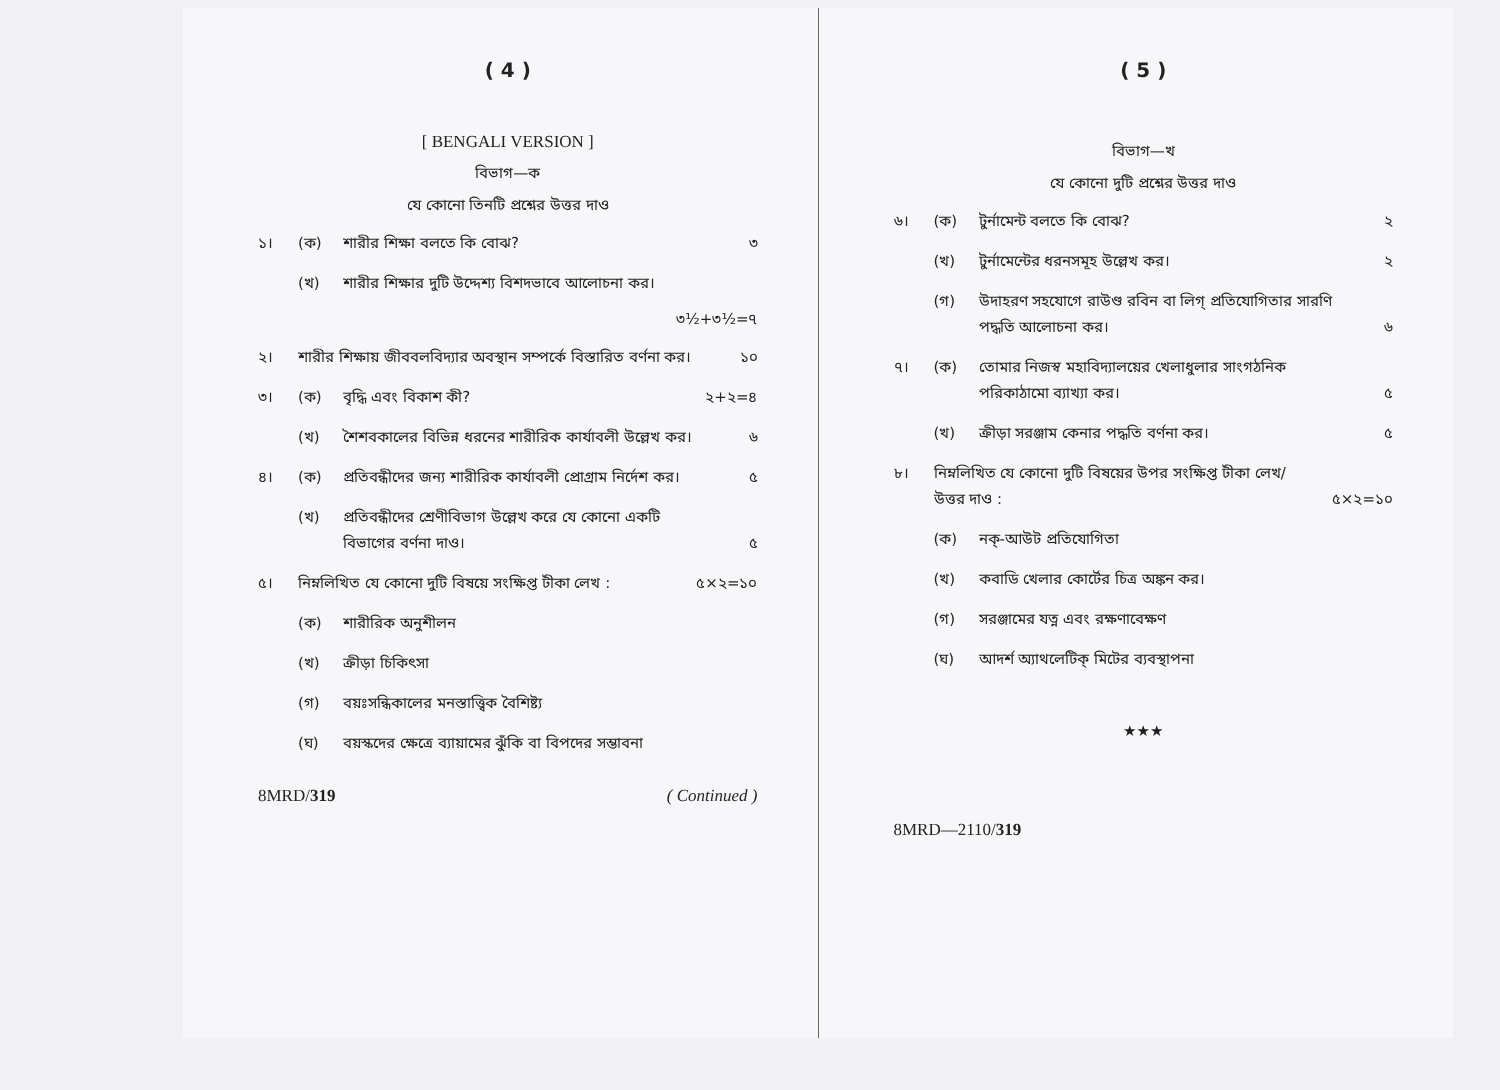( 4 )
[ BENGALI VERSION ]
বিভাগ—ক
যে কোনো তিনটি প্রশ্নের উত্তর দাও
১। (ক) শারীর শিক্ষা বলতে কি বোঝ? ৩
(খ) শারীর শিক্ষার দুটি উদ্দেশ্য বিশদভাবে আলোচনা কর।
৩½+৩½=৭
২। শারীর শিক্ষায় জীববলবিদ্যার অবস্থান সম্পর্কে বিস্তারিত বর্ণনা কর। ১০
৩। (ক) বৃদ্ধি এবং বিকাশ কী? ২+২=৪
(খ) শৈশবকালের বিভিন্ন ধরনের শারীরিক কার্যাবলী উল্লেখ কর। ৬
৪। (ক) প্রতিবন্ধীদের জন্য শারীরিক কার্যাবলী প্রোগ্রাম নির্দেশ কর। ৫
(খ) প্রতিবন্ধীদের শ্রেণীবিভাগ উল্লেখ করে যে কোনো একটি বিভাগের বর্ণনা দাও। ৫
৫। নিম্নলিখিত যে কোনো দুটি বিষয়ে সংক্ষিপ্ত টীকা লেখ : ৫×২=১০
(ক) শারীরিক অনুশীলন
(খ) ক্রীড়া চিকিৎসা
(গ) বয়ঃসন্ধিকালের মনস্তাত্ত্বিক বৈশিষ্ট্য
(ঘ) বয়স্কদের ক্ষেত্রে ব্যায়ামের ঝুঁকি বা বিপদের সম্ভাবনা
8MRD/319 ( Continued )
( 5 )
বিভাগ—খ
যে কোনো দুটি প্রশ্নের উত্তর দাও
৬। (ক) টুর্নামেন্ট বলতে কি বোঝ? ২
(খ) টুর্নামেন্টের ধরনসমূহ উল্লেখ কর। ২
(গ) উদাহরণ সহযোগে রাউণ্ড রবিন বা লিগ্ প্রতিযোগিতার সারণি পদ্ধতি আলোচনা কর। ৬
৭। (ক) তোমার নিজস্ব মহাবিদ্যালয়ের খেলাধুলার সাংগঠনিক পরিকাঠামো ব্যাখ্যা কর। ৫
(খ) ক্রীড়া সরঞ্জাম কেনার পদ্ধতি বর্ণনা কর। ৫
৮। নিম্নলিখিত যে কোনো দুটি বিষয়ের উপর সংক্ষিপ্ত টীকা লেখ/উত্তর দাও : ৫×২=১০
(ক) নক্-আউট প্রতিযোগিতা
(খ) কবাডি খেলার কোর্টের চিত্র অঙ্কন কর।
(গ) সরঞ্জামের যত্ন এবং রক্ষণাবেক্ষণ
(ঘ) আদর্শ অ্যাথলেটিক্ মিটের ব্যবস্থাপনা
★★★
8MRD—2110/319